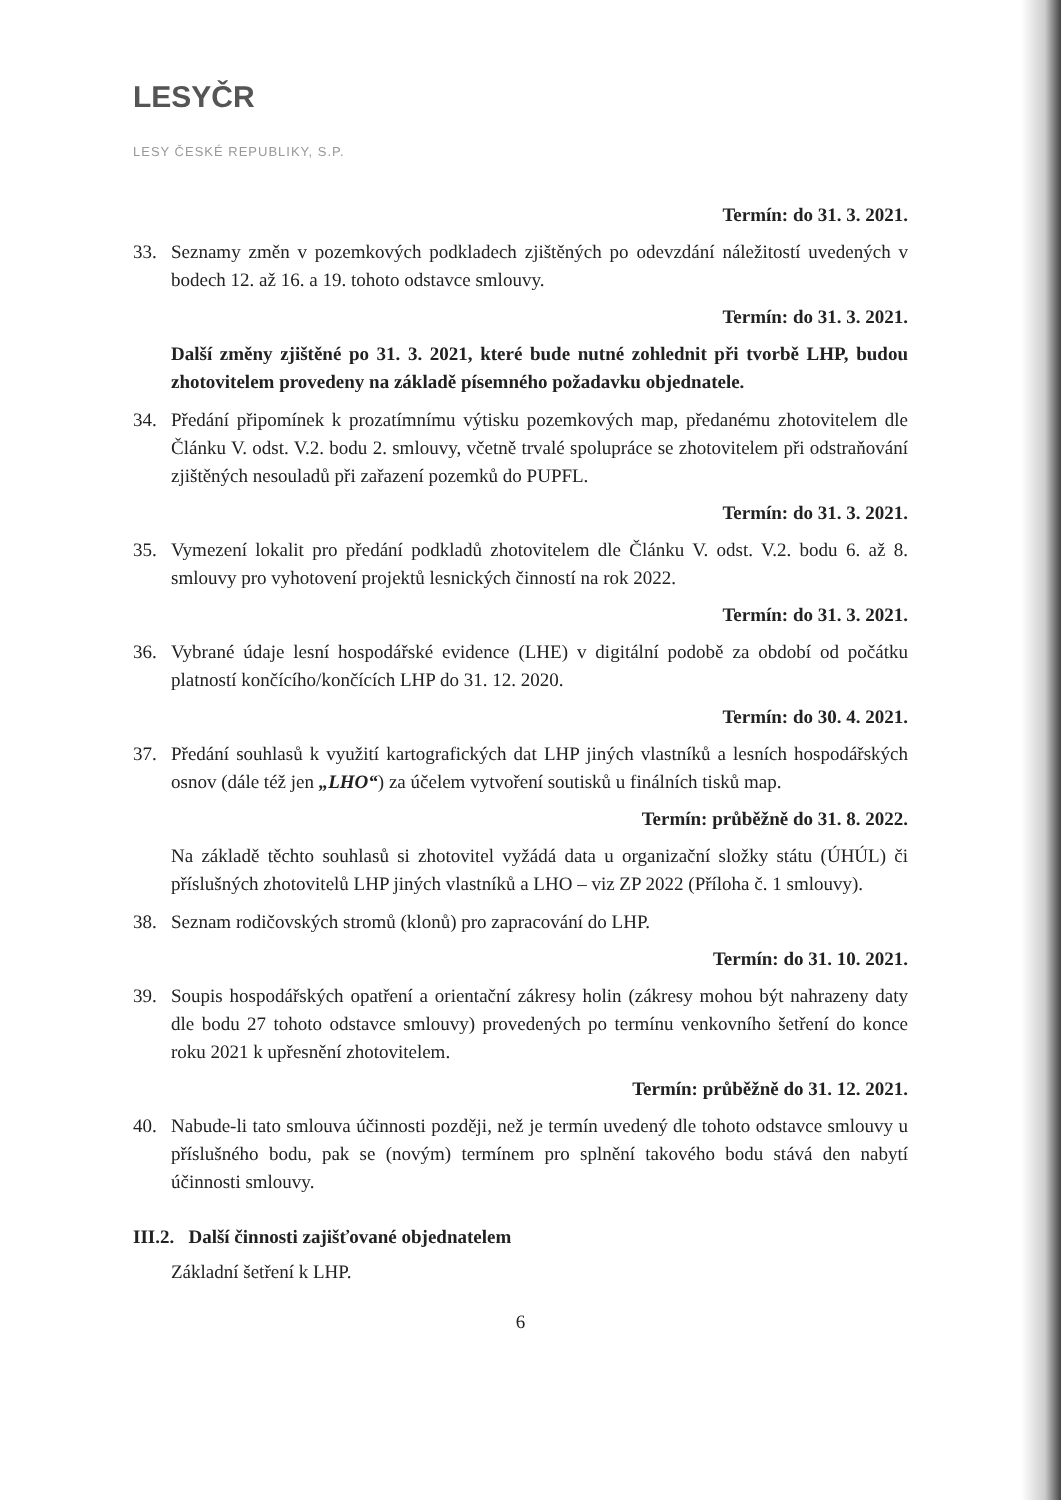LESYČR
LESY ČESKÉ REPUBLIKY, S.P.
Termín: do 31. 3. 2021.
33. Seznamy změn v pozemkových podkladech zjištěných po odevzdání náležitostí uvedených v bodech 12. až 16. a 19. tohoto odstavce smlouvy.
Termín: do 31. 3. 2021.
Další změny zjištěné po 31. 3. 2021, které bude nutné zohlednit při tvorbě LHP, budou zhotovitelem provedeny na základě písemného požadavku objednatele.
34. Předání připomínek k prozatímnímu výtisku pozemkových map, předanému zhotovitelem dle Článku V. odst. V.2. bodu 2. smlouvy, včetně trvalé spolupráce se zhotovitelem při odstraňování zjištěných nesouladů při zařazení pozemků do PUPFL.
Termín: do 31. 3. 2021.
35. Vymezení lokalit pro předání podkladů zhotovitelem dle Článku V. odst. V.2. bodu 6. až 8. smlouvy pro vyhotovení projektů lesnických činností na rok 2022.
Termín: do 31. 3. 2021.
36. Vybrané údaje lesní hospodářské evidence (LHE) v digitální podobě za období od počátku platností končícího/končících LHP do 31. 12. 2020.
Termín: do 30. 4. 2021.
37. Předání souhlasů k využití kartografických dat LHP jiných vlastníků a lesních hospodářských osnov (dále též jen „LHO“) za účelem vytvoření soutisků u finálních tisků map.
Termín: průběžně do 31. 8. 2022.
Na základě těchto souhlasů si zhotovitel vyžádá data u organizační složky státu (ÚHÚL) či příslušných zhotovitelů LHP jiných vlastníků a LHO – viz ZP 2022 (Příloha č. 1 smlouvy).
38. Seznam rodičovských stromů (klonů) pro zapracování do LHP.
Termín: do 31. 10. 2021.
39. Soupis hospodářských opatření a orientační zákresy holin (zákresy mohou být nahrazeny daty dle bodu 27 tohoto odstavce smlouvy) provedených po termínu venkovního šetření do konce roku 2021 k upřesnění zhotovitelem.
Termín: průběžně do 31. 12. 2021.
40. Nabude-li tato smlouva účinnosti později, než je termín uvedený dle tohoto odstavce smlouvy u příslušného bodu, pak se (novým) termínem pro splnění takového bodu stává den nabytí účinnosti smlouvy.
III.2. Další činnosti zajišťované objednatelem
Základní šetření k LHP.
6